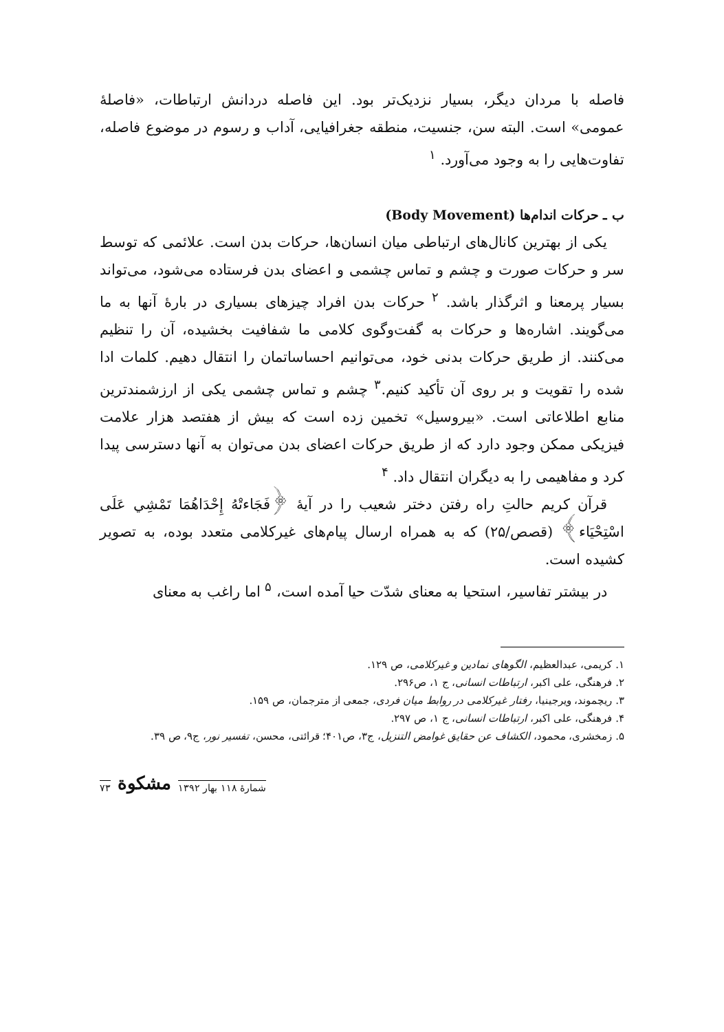فاصله با مردان دیگر، بسیار نزدیک‌تر بود. این فاصله دردانش ارتباطات، «فاصلهٔ عمومی» است. البته سن، جنسیت، منطقه جغرافیایی، آداب و رسوم در موضوع فاصله، تفاوت‌هایی را به وجود می‌آورد. <sup>۱</sup>
ب ـ حرکات اندام‌ها (Body Movement)
یکی از بهترین کانال‌های ارتباطی میان انسان‌ها، حرکات بدن است. علائمی که توسط سر و حرکات صورت و چشم و تماس چشمی و اعضای بدن فرستاده می‌شود، می‌تواند بسیار پرمعنا و اثرگذار باشد. <sup>۲</sup> حرکات بدن افراد چیزهای بسیاری در بارهٔ آنها به ما می‌گویند. اشاره‌ها و حرکات به گفت‌وگوی کلامی ما شفافیت بخشیده، آن را تنظیم می‌کنند. از طریق حرکات بدنی خود، می‌توانیم احساساتمان را انتقال دهیم. کلمات ادا شده را تقویت و بر روی آن تأکید کنیم.<sup>۳</sup> چشم و تماس چشمی یکی از ارزشمندترین منابع اطلاعاتی است. «بیروسیل» تخمین زده است که بیش از هفتصد هزار علامت فیزیکی ممکن وجود دارد که از طریق حرکات اعضای بدن می‌توان به آنها دسترسی پیدا کرد و مفاهیمی را به دیگران انتقال داد. <sup>۴</sup>
قرآن کریم حالتِ راه رفتن دختر شعیب را در آیهٔ ﴿فَجَاءتْهُ إِحْدَاهُمَا تَمْشِي عَلَى اسْتِحْيَاء﴾ (قصص/۲۵) که به همراه ارسال پیام‌های غیرکلامی متعدد بوده، به تصویر کشیده است.
در بیشتر تفاسیر، استحیا به معنای شدّت حیا آمده است، <sup>۵</sup> اما راغب به معنای
۱. کریمی، عبدالعظیم، الگوهای نمادین و غیرکلامی، ص ۱۲۹.
۲. فرهنگی، علی اکبر، ارتباطات انسانی، ج ۱، ص۲۹۶.
۳. ریچموند، ویرجینیا، رفتار غیرکلامی در روابط میان فردی، جمعی از مترجمان، ص ۱۵۹.
۴. فرهنگی، علی اکبر، ارتباطات انسانی، ج ۱، ص ۲۹۷.
۵. زمخشری، محمود، الکشاف عن حقایق غوامض التنزیل، ج۳، ص۴۰۱؛ قرائتی، محسن، تفسیر نور، ج۹، ص ۳۹.
شمارهٔ ۱۱۸ بهار ۱۳۹۲ مشکوة ۷۳